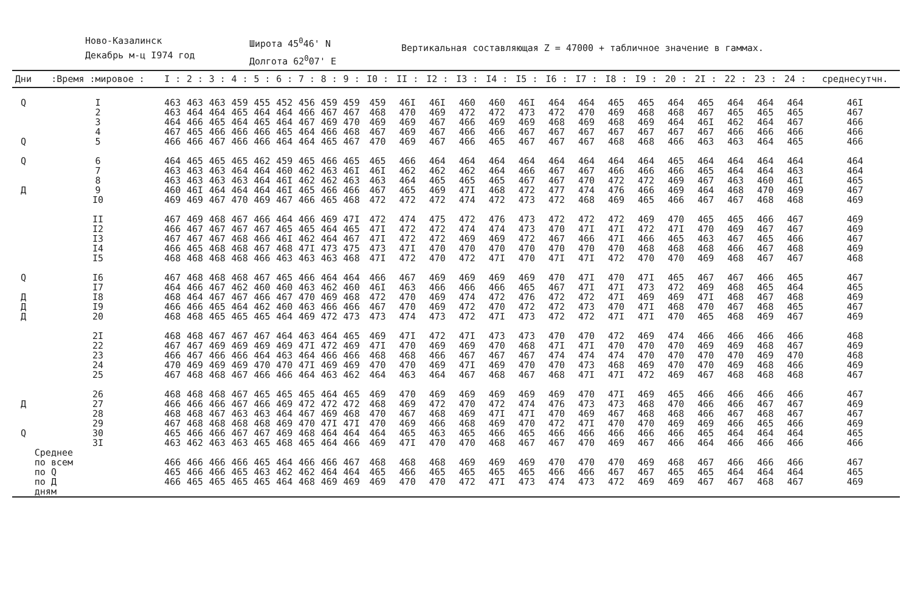Ново-Казалинск
Декабрь м-ц I974 год
Широта 45<sup>0</sup>46' N
Долгота 62<sup>0</sup>07' E
Вертикальная составляющая Z = 47000 + табличное значение в гаммах.
| Дни | :Время :мировое : | I : | 2 : | 3 : | 4 : | 5 : | 6 : | 7 : | 8 : | 9 : | I0 : | II : | I2 : | I3 : | I4 : | I5 : | I6 : | I7 : | I8 : | I9 : | 20 : | 2I : | 22 : | 23 : | 24 : | среднесутчн. |
| --- | --- | --- | --- | --- | --- | --- | --- | --- | --- | --- | --- | --- | --- | --- | --- | --- | --- | --- | --- | --- | --- | --- | --- | --- | --- | --- |
| Q | I | 463 | 463 | 463 | 459 | 455 | 452 | 456 | 459 | 459 | 459 | 46I | 46I | 460 | 460 | 46I | 464 | 464 | 465 | 465 | 464 | 465 | 464 | 464 | 464 | 46I |
| | 2 | 463 | 464 | 464 | 465 | 464 | 464 | 466 | 467 | 467 | 468 | 470 | 469 | 472 | 472 | 473 | 472 | 470 | 469 | 468 | 468 | 467 | 465 | 465 | 465 | 467 |
| | 3 | 464 | 466 | 465 | 464 | 465 | 464 | 467 | 469 | 470 | 469 | 469 | 467 | 466 | 469 | 469 | 468 | 469 | 468 | 469 | 464 | 46I | 462 | 464 | 467 | 466 |
| | 4 | 467 | 465 | 466 | 466 | 466 | 465 | 464 | 466 | 468 | 467 | 469 | 467 | 466 | 466 | 467 | 467 | 467 | 467 | 467 | 467 | 467 | 466 | 466 | 466 | 466 |
| Q | 5 | 466 | 466 | 467 | 466 | 466 | 464 | 464 | 465 | 467 | 470 | 469 | 467 | 466 | 465 | 467 | 467 | 467 | 468 | 468 | 466 | 463 | 463 | 464 | 465 | 466 |
| Q | 6 | 464 | 465 | 465 | 465 | 462 | 459 | 465 | 466 | 465 | 465 | 466 | 464 | 464 | 464 | 464 | 464 | 464 | 464 | 464 | 465 | 464 | 464 | 464 | 464 | 464 |
| | 7 | 463 | 463 | 463 | 464 | 464 | 460 | 462 | 463 | 46I | 46I | 462 | 462 | 462 | 464 | 466 | 467 | 467 | 466 | 466 | 466 | 465 | 464 | 464 | 463 | 464 |
| | 8 | 463 | 463 | 463 | 463 | 464 | 46I | 462 | 462 | 463 | 463 | 464 | 465 | 465 | 465 | 467 | 467 | 470 | 472 | 472 | 469 | 467 | 463 | 460 | 46I | 465 |
| Д | 9 | 460 | 46I | 464 | 464 | 464 | 46I | 465 | 466 | 466 | 467 | 465 | 469 | 47I | 468 | 472 | 477 | 474 | 476 | 466 | 469 | 464 | 468 | 470 | 469 | 467 |
| | I0 | 469 | 469 | 467 | 470 | 469 | 467 | 466 | 465 | 468 | 472 | 472 | 472 | 474 | 472 | 473 | 472 | 468 | 469 | 465 | 466 | 467 | 467 | 468 | 468 | 469 |
| | II | 467 | 469 | 468 | 467 | 466 | 464 | 466 | 469 | 47I | 472 | 474 | 475 | 472 | 476 | 473 | 472 | 472 | 472 | 469 | 470 | 465 | 465 | 466 | 467 | 469 |
| | I2 | 466 | 467 | 467 | 467 | 467 | 465 | 465 | 464 | 465 | 47I | 472 | 472 | 474 | 474 | 473 | 470 | 47I | 47I | 472 | 47I | 470 | 469 | 467 | 467 | 469 |
| | I3 | 467 | 467 | 467 | 468 | 466 | 46I | 462 | 464 | 467 | 47I | 472 | 472 | 469 | 469 | 472 | 467 | 466 | 47I | 466 | 465 | 463 | 467 | 465 | 466 | 467 |
| | I4 | 466 | 465 | 468 | 468 | 467 | 468 | 47I | 473 | 475 | 473 | 47I | 470 | 470 | 470 | 470 | 470 | 470 | 470 | 468 | 468 | 468 | 466 | 467 | 468 | 469 |
| | I5 | 468 | 468 | 468 | 468 | 466 | 463 | 463 | 463 | 468 | 47I | 472 | 470 | 472 | 47I | 470 | 47I | 47I | 472 | 470 | 470 | 469 | 468 | 467 | 467 | 468 |
| Q | I6 | 467 | 468 | 468 | 468 | 467 | 465 | 466 | 464 | 464 | 466 | 467 | 469 | 469 | 469 | 469 | 470 | 47I | 470 | 47I | 465 | 467 | 467 | 466 | 465 | 467 |
| | I7 | 464 | 466 | 467 | 462 | 460 | 460 | 463 | 462 | 460 | 46I | 463 | 466 | 466 | 466 | 465 | 467 | 47I | 47I | 473 | 472 | 469 | 468 | 465 | 464 | 465 |
| Д | I8 | 468 | 464 | 467 | 467 | 466 | 467 | 470 | 469 | 468 | 472 | 470 | 469 | 474 | 472 | 476 | 472 | 472 | 47I | 469 | 469 | 47I | 468 | 467 | 468 | 469 |
| Д | I9 | 466 | 466 | 465 | 464 | 462 | 460 | 463 | 466 | 466 | 467 | 470 | 469 | 472 | 470 | 472 | 472 | 473 | 470 | 47I | 468 | 470 | 467 | 468 | 465 | 467 |
| Д | 20 | 468 | 468 | 465 | 465 | 465 | 464 | 469 | 472 | 473 | 473 | 474 | 473 | 472 | 47I | 473 | 472 | 472 | 47I | 47I | 470 | 465 | 468 | 469 | 467 | 469 |
| | 2I | 468 | 468 | 467 | 467 | 467 | 464 | 463 | 464 | 465 | 469 | 47I | 472 | 47I | 473 | 473 | 470 | 470 | 472 | 469 | 474 | 466 | 466 | 466 | 466 | 468 |
| | 22 | 467 | 467 | 469 | 469 | 469 | 469 | 47I | 472 | 469 | 47I | 470 | 469 | 469 | 470 | 468 | 47I | 47I | 470 | 470 | 470 | 469 | 469 | 468 | 467 | 469 |
| | 23 | 466 | 467 | 466 | 466 | 464 | 463 | 464 | 466 | 466 | 468 | 468 | 466 | 467 | 467 | 467 | 474 | 474 | 474 | 470 | 470 | 470 | 470 | 469 | 470 | 468 |
| | 24 | 470 | 469 | 469 | 469 | 470 | 470 | 47I | 469 | 469 | 470 | 470 | 469 | 47I | 469 | 470 | 470 | 473 | 468 | 469 | 470 | 470 | 469 | 468 | 466 | 469 |
| | 25 | 467 | 468 | 468 | 467 | 466 | 466 | 464 | 463 | 462 | 464 | 463 | 464 | 467 | 468 | 467 | 468 | 47I | 47I | 472 | 469 | 467 | 468 | 468 | 468 | 467 |
| | 26 | 468 | 468 | 468 | 467 | 465 | 465 | 465 | 464 | 465 | 469 | 470 | 469 | 469 | 469 | 469 | 469 | 470 | 47I | 469 | 465 | 466 | 466 | 466 | 466 | 467 |
| Д | 27 | 466 | 466 | 466 | 467 | 466 | 469 | 472 | 472 | 472 | 468 | 469 | 472 | 470 | 472 | 474 | 476 | 473 | 473 | 468 | 470 | 466 | 466 | 467 | 467 | 469 |
| | 28 | 468 | 468 | 467 | 463 | 463 | 464 | 467 | 469 | 468 | 470 | 467 | 468 | 469 | 47I | 47I | 470 | 469 | 467 | 468 | 468 | 466 | 467 | 468 | 467 | 467 |
| | 29 | 467 | 468 | 468 | 468 | 468 | 469 | 470 | 47I | 47I | 470 | 469 | 466 | 468 | 469 | 470 | 472 | 47I | 470 | 470 | 469 | 469 | 466 | 465 | 466 | 469 |
| Q | 30 | 465 | 466 | 466 | 467 | 467 | 469 | 468 | 464 | 464 | 464 | 465 | 463 | 465 | 466 | 465 | 466 | 466 | 466 | 466 | 466 | 465 | 464 | 464 | 464 | 465 |
| | 3I | 463 | 462 | 463 | 463 | 465 | 468 | 465 | 464 | 466 | 469 | 47I | 470 | 470 | 468 | 467 | 467 | 470 | 469 | 467 | 466 | 464 | 466 | 466 | 466 | 466 |
| | Среднее | | | | | | | | | | | | | | | | | | | | | | | | | |
| | по всем | 466 | 466 | 466 | 466 | 465 | 464 | 466 | 466 | 467 | 468 | 468 | 468 | 469 | 469 | 469 | 470 | 470 | 470 | 469 | 468 | 467 | 466 | 466 | 466 | 467 |
| | по Q | 465 | 466 | 466 | 465 | 463 | 462 | 462 | 464 | 464 | 465 | 466 | 465 | 465 | 465 | 465 | 466 | 466 | 467 | 467 | 465 | 465 | 464 | 464 | 464 | 465 |
| | по Д | 466 | 465 | 465 | 465 | 465 | 464 | 468 | 469 | 469 | 469 | 470 | 470 | 472 | 47I | 473 | 474 | 473 | 472 | 469 | 469 | 467 | 467 | 468 | 467 | 469 |
| | дням | | | | | | | | | | | | | | | | | | | | | | | | | |